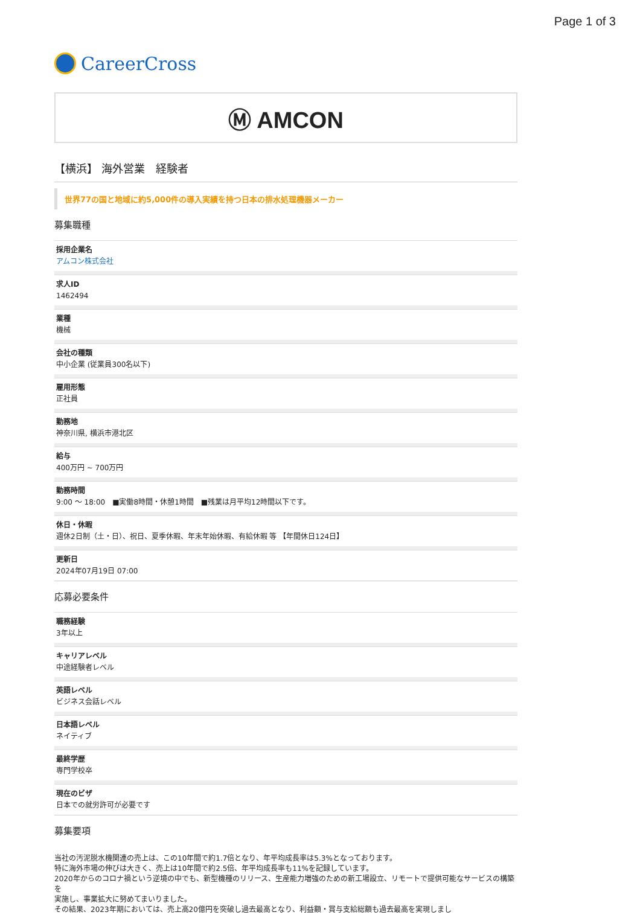Page 1 of 3
CareerCross
Ⓜ AMCON
【横浜】 海外営業　経験者
世界77の国と地域に約5,000件の導入実績を持つ日本の排水処理機器メーカー
募集職種
採用企業名
アムコン株式会社
求人ID
1462494
業種
機械
会社の種類
中小企業 (従業員300名以下)
雇用形態
正社員
勤務地
神奈川県, 横浜市港北区
給与
400万円 ~ 700万円
勤務時間
9:00 〜 18:00　■実働8時間・休憩1時間　■残業は月平均12時間以下です。
休日・休暇
週休2日制（土・日）、祝日、夏季休暇、年末年始休暇、有給休暇 等 【年間休日124日】
更新日
2024年07月19日 07:00
応募必要条件
職務経験
3年以上
キャリアレベル
中途経験者レベル
英語レベル
ビジネス会話レベル
日本語レベル
ネイティブ
最終学歴
専門学校卒
現在のビザ
日本での就労許可が必要です
募集要項
当社の汚泥脱水機関連の売上は、この10年間で約1.7倍となり、年平均成長率は5.3%となっております。
特に海外市場の伸びは大きく、売上は10年間で約2.5倍、年平均成長率も11%を記録しています。
2020年からのコロナ禍という逆境の中でも、新型機種のリリース、生産能力増強のための新工場設立、リモートで提供可能なサービスの構築を
実施し、事業拡大に努めてまいりました。
その結果、2023年期においては、売上高20億円を突破し過去最高となり、利益額・賞与支給総額も過去最高を実現しまし